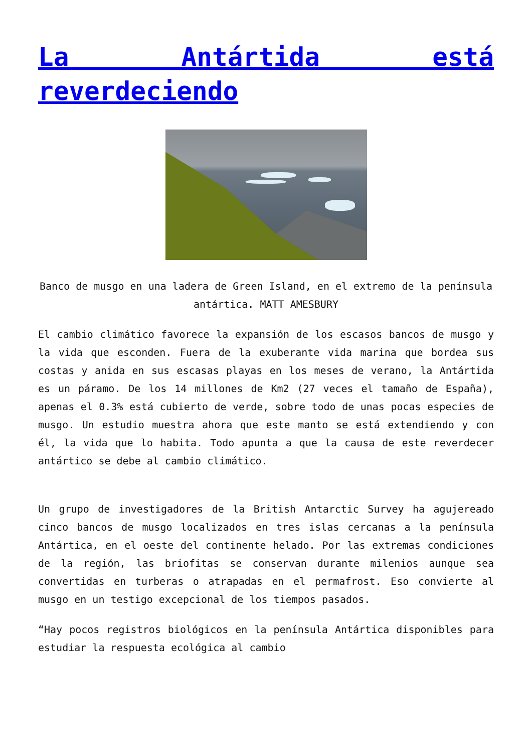La Antártida está reverdeciendo
Banco de musgo en una ladera de Green Island, en el extremo de la península antártica. MATT AMESBURY
El cambio climático favorece la expansión de los escasos bancos de musgo y la vida que esconden. Fuera de la exuberante vida marina que bordea sus costas y anida en sus escasas playas en los meses de verano, la Antártida es un páramo. De los 14 millones de Km2 (27 veces el tamaño de España), apenas el 0.3% está cubierto de verde, sobre todo de unas pocas especies de musgo. Un estudio muestra ahora que este manto se está extendiendo y con él, la vida que lo habita. Todo apunta a que la causa de este reverdecer antártico se debe al cambio climático.
Un grupo de investigadores de la British Antarctic Survey ha agujereado cinco bancos de musgo localizados en tres islas cercanas a la península Antártica, en el oeste del continente helado. Por las extremas condiciones de la región, las briofitas se conservan durante milenios aunque sea convertidas en turberas o atrapadas en el permafrost. Eso convierte al musgo en un testigo excepcional de los tiempos pasados.
“Hay pocos registros biológicos en la península Antártica disponibles para estudiar la respuesta ecológica al cambio